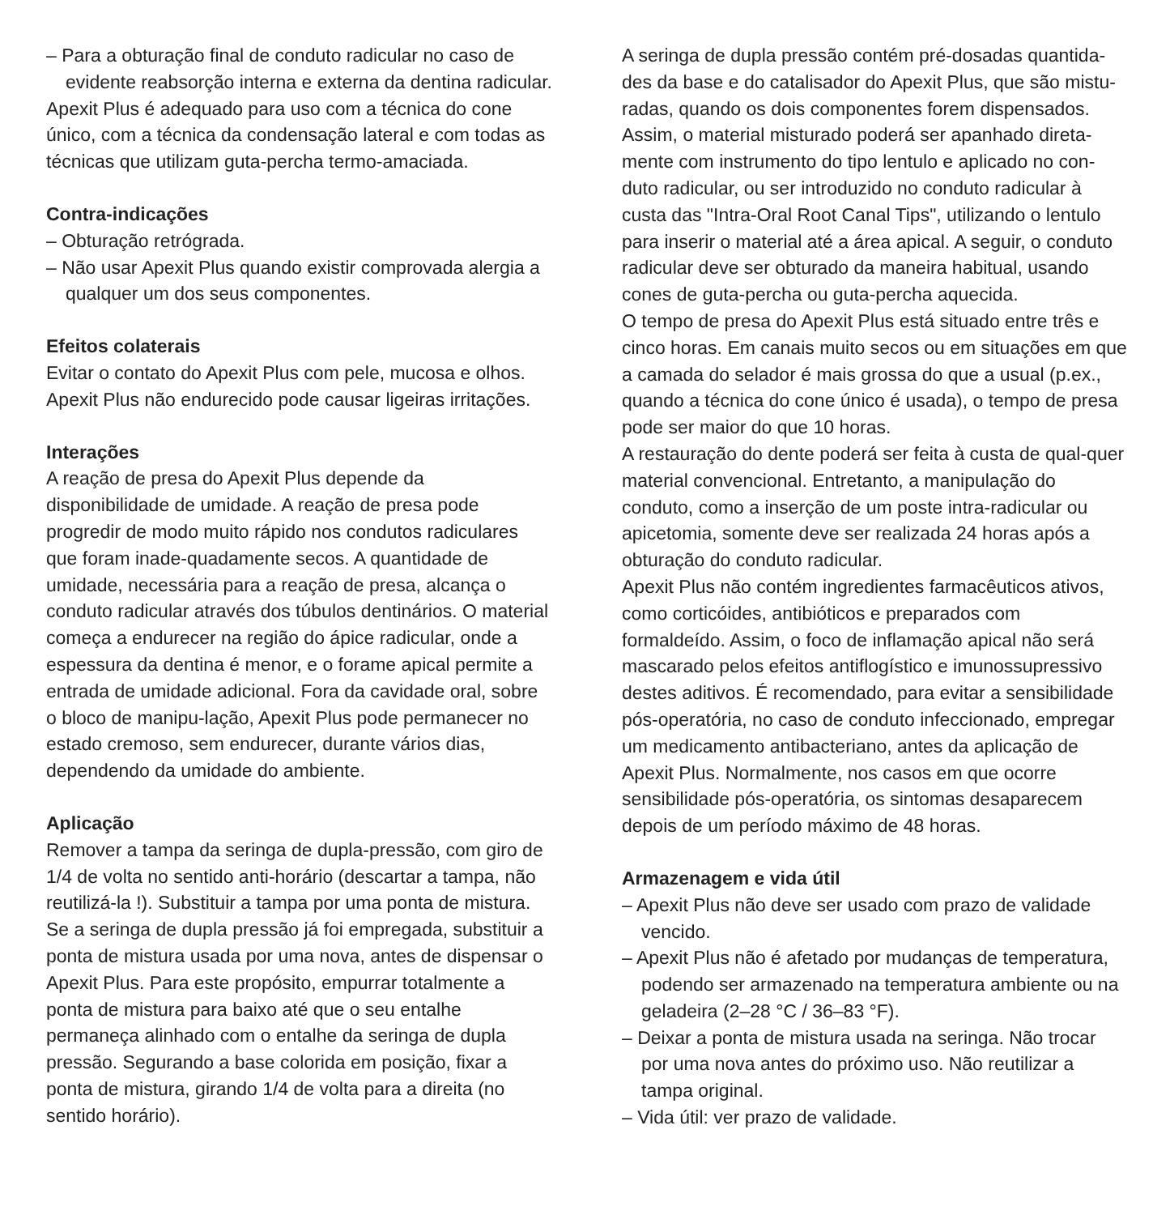– Para a obturação final de conduto radicular no caso de evidente reabsorção interna e externa da dentina radicular.
Apexit Plus é adequado para uso com a técnica do cone único, com a técnica da condensação lateral e com todas as técnicas que utilizam guta-percha termo-amaciada.
Contra-indicações
– Obturação retrógrada.
– Não usar Apexit Plus quando existir comprovada alergia a qualquer um dos seus componentes.
Efeitos colaterais
Evitar o contato do Apexit Plus com pele, mucosa e olhos. Apexit Plus não endurecido pode causar ligeiras irritações.
Interações
A reação de presa do Apexit Plus depende da disponibilidade de umidade. A reação de presa pode progredir de modo muito rápido nos condutos radiculares que foram inade-quadamente secos. A quantidade de umidade, necessária para a reação de presa, alcança o conduto radicular através dos túbulos dentinários. O material começa a endurecer na região do ápice radicular, onde a espessura da dentina é menor, e o forame apical permite a entrada de umidade adicional. Fora da cavidade oral, sobre o bloco de manipu-lação, Apexit Plus pode permanecer no estado cremoso, sem endurecer, durante vários dias, dependendo da umidade do ambiente.
Aplicação
Remover a tampa da seringa de dupla-pressão, com giro de 1/4 de volta no sentido anti-horário (descartar a tampa, não reutilizá-la !). Substituir a tampa por uma ponta de mistura. Se a seringa de dupla pressão já foi empregada, substituir a ponta de mistura usada por uma nova, antes de dispensar o Apexit Plus. Para este propósito, empurrar totalmente a ponta de mistura para baixo até que o seu entalhe permaneça alinhado com o entalhe da seringa de dupla pressão. Segurando a base colorida em posição, fixar a ponta de mistura, girando 1/4 de volta para a direita (no sentido horário).
A seringa de dupla pressão contém pré-dosadas quantida-des da base e do catalisador do Apexit Plus, que são mistu-radas, quando os dois componentes forem dispensados. Assim, o material misturado poderá ser apanhado direta-mente com instrumento do tipo lentulo e aplicado no con-duto radicular, ou ser introduzido no conduto radicular à custa das "Intra-Oral Root Canal Tips", utilizando o lentulo para inserir o material até a área apical. A seguir, o conduto radicular deve ser obturado da maneira habitual, usando cones de guta-percha ou guta-percha aquecida.
O tempo de presa do Apexit Plus está situado entre três e cinco horas. Em canais muito secos ou em situações em que a camada do selador é mais grossa do que a usual (p.ex., quando a técnica do cone único é usada), o tempo de presa pode ser maior do que 10 horas.
A restauração do dente poderá ser feita à custa de qual-quer material convencional. Entretanto, a manipulação do conduto, como a inserção de um poste intra-radicular ou apicetomia, somente deve ser realizada 24 horas após a obturação do conduto radicular.
Apexit Plus não contém ingredientes farmacêuticos ativos, como corticóides, antibióticos e preparados com formaldeído. Assim, o foco de inflamação apical não será mascarado pelos efeitos antiflogístico e imunossupressivo destes aditivos. É recomendado, para evitar a sensibilidade pós-operatória, no caso de conduto infeccionado, empregar um medicamento antibacteriano, antes da aplicação de Apexit Plus. Normalmente, nos casos em que ocorre sensibilidade pós-operatória, os sintomas desaparecem depois de um período máximo de 48 horas.
Armazenagem e vida útil
– Apexit Plus não deve ser usado com prazo de validade vencido.
– Apexit Plus não é afetado por mudanças de temperatura, podendo ser armazenado na temperatura ambiente ou na geladeira (2–28 °C / 36–83 °F).
– Deixar a ponta de mistura usada na seringa. Não trocar por uma nova antes do próximo uso. Não reutilizar a tampa original.
– Vida útil: ver prazo de validade.